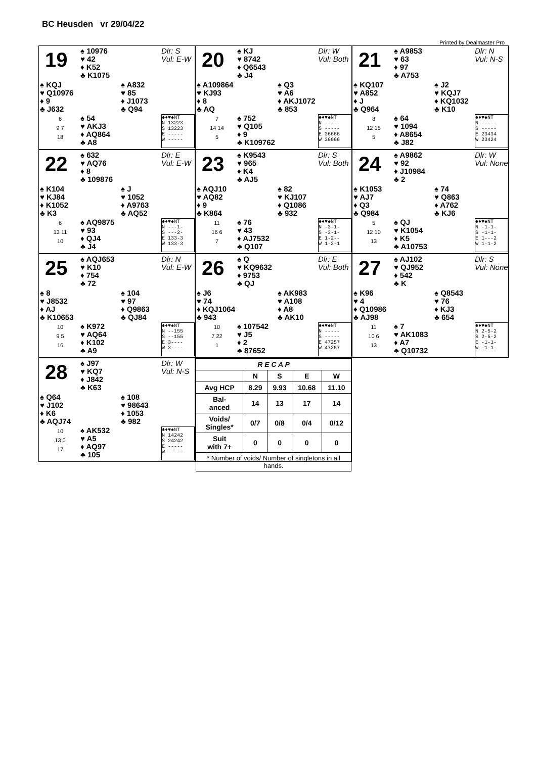BC Heusden vr 29/04/22
Printed by Dealmaster Pro
19
♠ 10976
♥ 42
♦ K52
♣ K1075
Dlr: S
Vul: E-W
♠ KQJ
♥ Q10976
♦ 9
♣ J632
♠ A832
♥ 85
♦ J1073
♣ Q94
6
9 7
18
♠ 54
♥ AKJ3
♦ AQ864
♣ A8
♣♦♥♠NT
N 13223
S 13223
E -----
W -----
20
♠ KJ
♥ 8742
♦ Q6543
♣ J4
Dlr: W
Vul: Both
♠ A109864
♥ KJ93
♦ 8
♣ AQ
♠ Q3
♥ A6
♦ AKJ1072
♣ 853
7
14 14
5
♠ 752
♥ Q105
♦ 9
♣ K109762
♣♦♥♠NT
N -----
S -----
E 36666
W 36666
21
♠ A9853
♥ 63
♦ 97
♣ A753
Dlr: N
Vul: N-S
♠ KQ107
♥ A852
♦ J
♣ Q964
♠ J2
♥ KQJ7
♦ KQ1032
♣ K10
8
12 15
5
♠ 64
♥ 1094
♦ A8654
♣ J82
♣♦♥♠NT
N -----
S -----
E 23434
W 23424
22
♠ 632
♥ AQ76
♦ 8
♣ 109876
Dlr: E
Vul: E-W
♠ K104
♥ KJ84
♦ K1052
♣ K3
♠ J
♥ 1052
♦ A9763
♣ AQ52
6
13 11
10
♠ AQ9875
♥ 93
♦ QJ4
♣ J4
♣♦♥♠NT
N ---1-
S ---2-
E 133-3
W 133-3
23
♠ K9543
♥ 965
♦ K4
♣ AJ5
Dlr: S
Vul: Both
♠ AQJ10
♥ AQ82
♦ 9
♣ K864
♠ 82
♥ KJ107
♦ Q1086
♣ 932
11
16 6
7
♠ 76
♥ 43
♦ AJ7532
♣ Q107
♣♦♥♠NT
N -3-1-
S -3-1-
E 1-2--
W 1-2-1
24
♠ A9862
♥ 92
♦ J10984
♣ 2
Dlr: W
Vul: None
♠ K1053
♥ AJ7
♦ Q3
♣ Q984
♠ 74
♥ Q863
♦ A762
♣ KJ6
5
12 10
13
♠ QJ
♥ K1054
♦ K5
♣ A10753
♣♦♥♠NT
N -1-1-
S -1-1-
E 1---2
W 1-1-2
25
♠ AQJ653
♥ K10
♦ 754
♣ 72
Dlr: N
Vul: E-W
♠ 8
♥ J8532
♦ AJ
♣ K10653
♠ 104
♥ 97
♦ Q9863
♣ QJ84
10
9 5
16
♠ K972
♥ AQ64
♦ K102
♣ A9
♣♦♥♠NT
N --155
S --155
E 3----
W 3----
26
♠ Q
♥ KQ9632
♦ 9753
♣ QJ
Dlr: E
Vul: Both
♠ J6
♥ 74
♦ KQJ1064
♣ 943
♠ AK983
♥ A108
♦ A8
♣ AK10
10
7 22
1
♠ 107542
♥ J5
♦ 2
♣ 87652
♣♦♥♠NT
N -----
S -----
E 47257
W 47257
27
♠ AJ102
♥ QJ952
♦ 542
♣ K
Dlr: S
Vul: None
♠ K96
♥ 4
♦ Q10986
♣ AJ98
♠ Q8543
♥ 76
♦ KJ3
♣ 654
11
10 6
13
♠ 7
♥ AK1083
♦ A7
♣ Q10732
♣♦♥♠NT
N 2-5-2
S 2-5-2
E -1-1-
W -1-1-
28
♠ J97
♥ KQ7
♦ J842
♣ K63
Dlr: W
Vul: N-S
♠ Q64
♥ J102
♦ K6
♣ AQJ74
♠ 108
♥ 98643
♦ 1053
♣ 982
10
13 0
17
♠ AK532
♥ A5
♦ AQ97
♣ 105
♣♦♥♠NT
N 14242
S 24242
E -----
W -----
| R E C A P | | | | |
| --- | --- | --- | --- | --- |
| | N | S | E | W |
| Avg HCP | 8.29 | 9.93 | 10.68 | 11.10 |
| Bal- anced | 14 | 13 | 17 | 14 |
| Voids/ Singles* | 0/7 | 0/8 | 0/4 | 0/12 |
| Suit with 7+ | 0 | 0 | 0 | 0 |
| * Number of voids/ Number of singletons in all hands. | | | | |